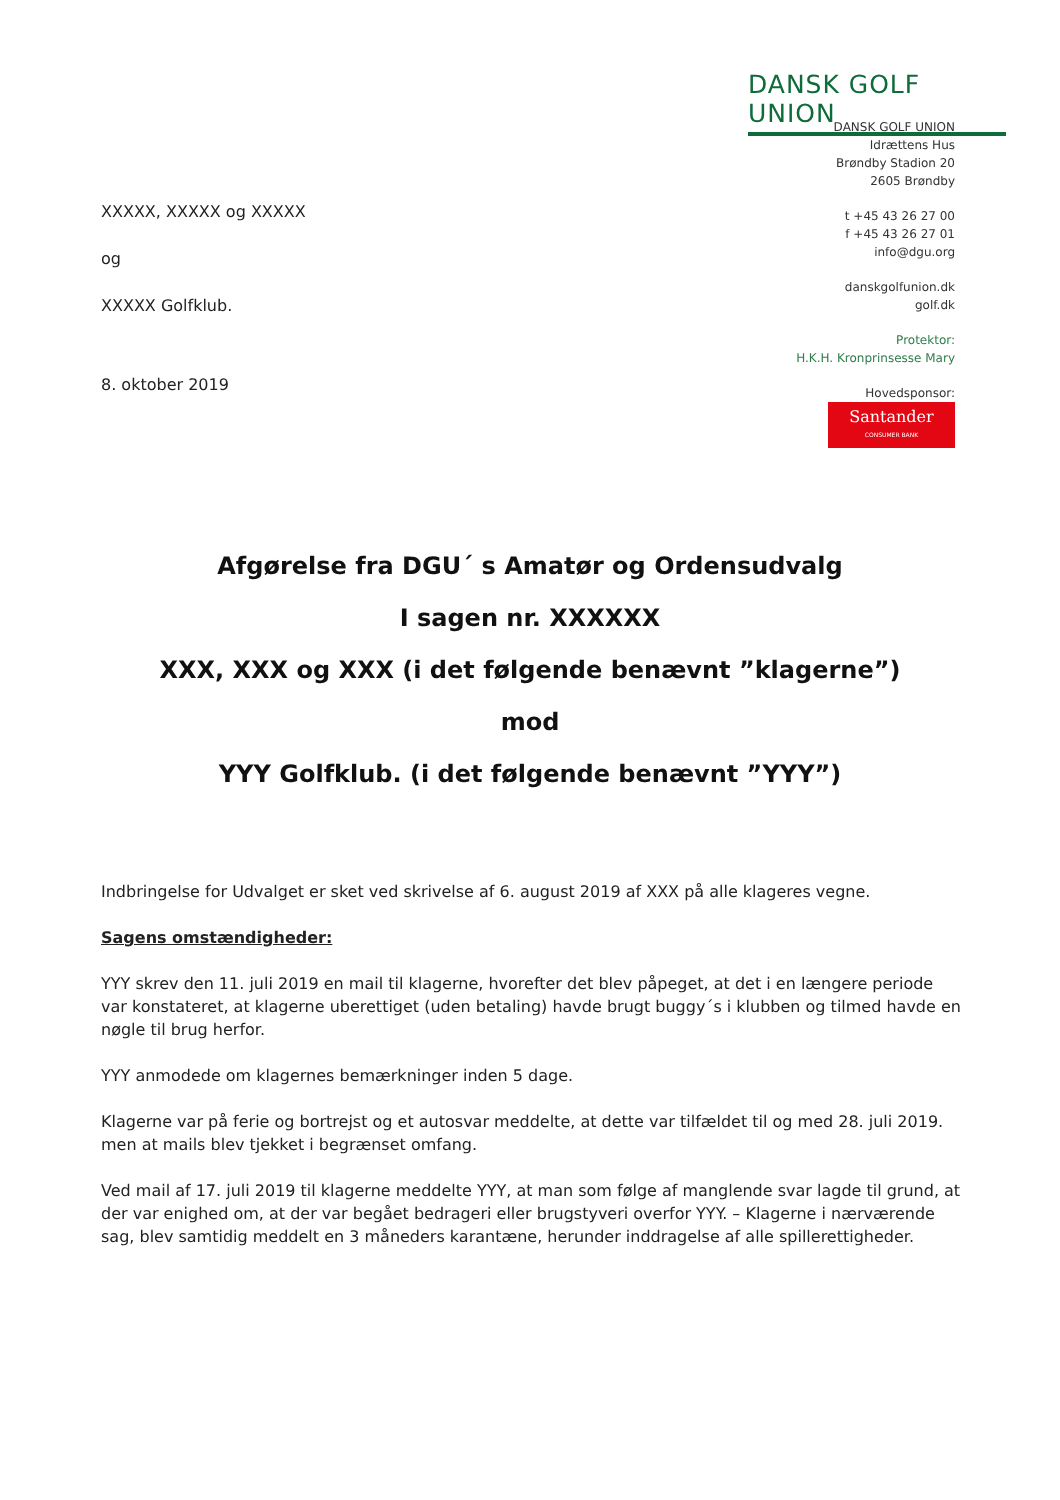DANSK GOLF UNION
DANSK GOLF UNION
Idrættens Hus
Brøndby Stadion 20
2605 Brøndby
t +45 43 26 27 00
f +45 43 26 27 01
info@dgu.org
danskgolfunion.dk
golf.dk
Protektor:
H.K.H. Kronprinsesse Mary
Hovedsponsor:
Santander CONSUMER BANK
XXXXX, XXXXX og XXXXX
og
XXXXX Golfklub.
8. oktober 2019
Afgørelse fra DGU´ s Amatør og Ordensudvalg
I sagen nr. XXXXXX
XXX, XXX og XXX (i det følgende benævnt ”klagerne”)
mod
YYY Golfklub. (i det følgende benævnt ”YYY”)
Indbringelse for Udvalget er sket ved skrivelse af 6. august 2019 af XXX på alle klageres vegne.
Sagens omstændigheder:
YYY skrev den 11. juli 2019 en mail til klagerne, hvorefter det blev påpeget, at det i en længere periode var konstateret, at klagerne uberettiget (uden betaling) havde brugt buggy´s i klubben og tilmed havde en nøgle til brug herfor.
YYY anmodede om klagernes bemærkninger inden 5 dage.
Klagerne var på ferie og bortrejst og et autosvar meddelte, at dette var tilfældet til og med 28. juli 2019. men at mails blev tjekket i begrænset omfang.
Ved mail af 17. juli 2019 til klagerne meddelte YYY, at man som følge af manglende svar lagde til grund, at der var enighed om, at der var begået bedrageri eller brugstyveri overfor YYY. – Klagerne i nærværende sag, blev samtidig meddelt en 3 måneders karantæne, herunder inddragelse af alle spillerettigheder.